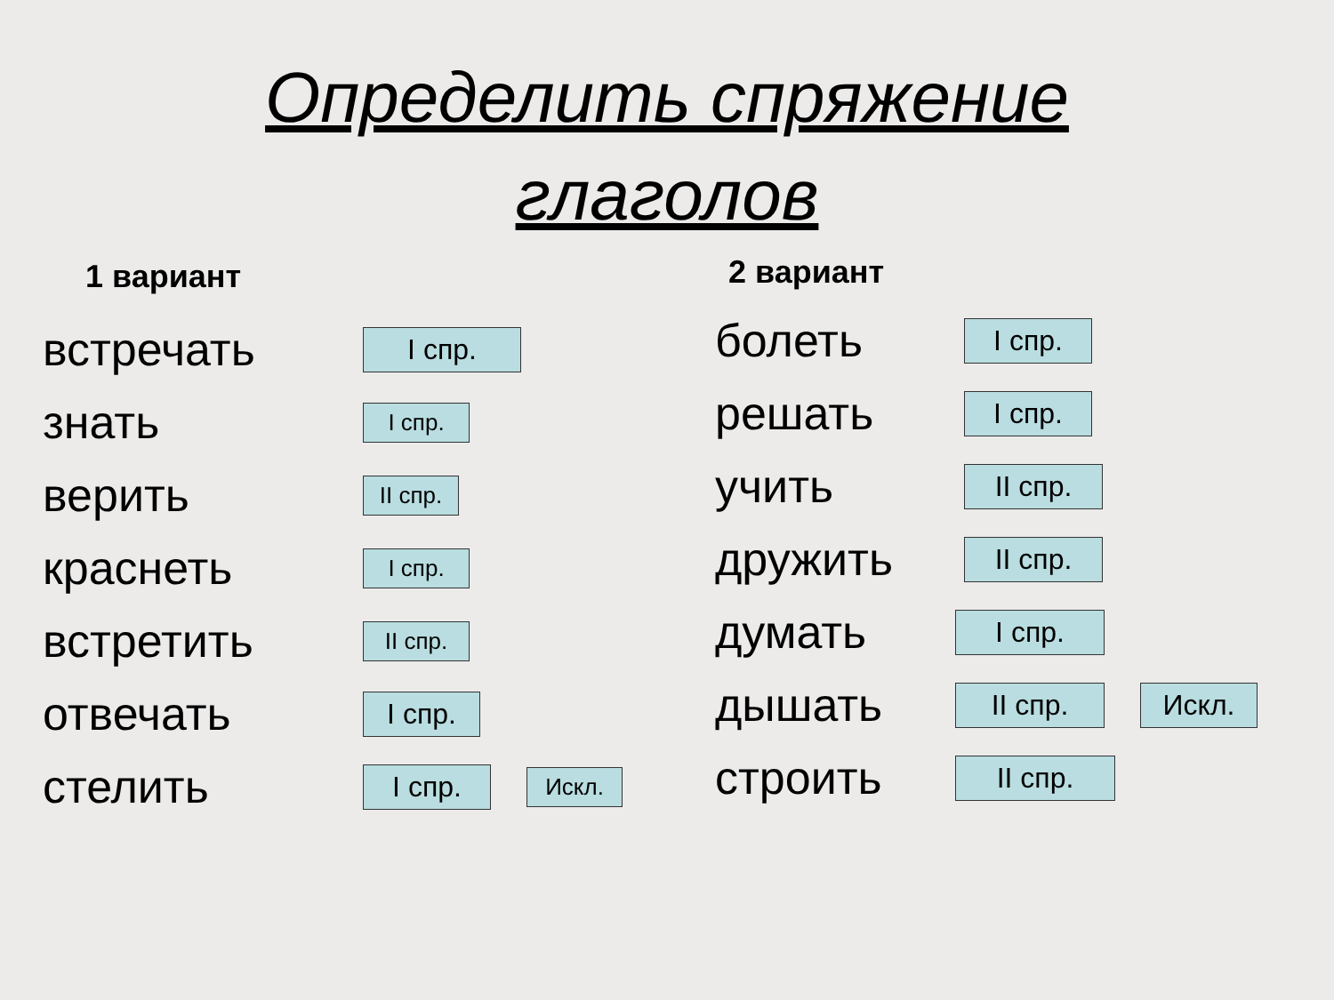Определить спряжение
глаголов
1 вариант
встречать
I спр.
знать
I спр.
верить
II спр.
краснеть
I спр.
встретить
II спр.
отвечать
I спр.
стелить
I спр.
Искл.
2 вариант
болеть
I спр.
решать
I спр.
учить
II спр.
дружить
II спр.
думать
I спр.
дышать
II спр. Искл.
строить
II спр.